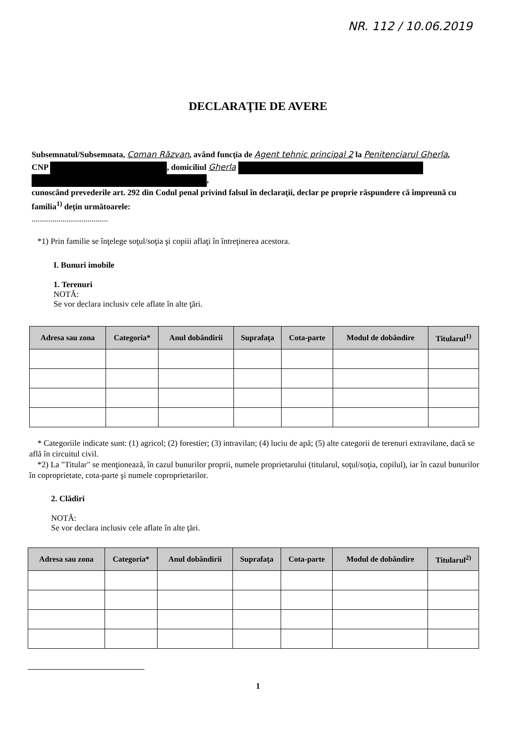NR. 112 / 10.06.2019
DECLARAŢIE DE AVERE
Subsemnatul/Subsemnata, Coman Răzvan, având funcţia de Agent tehnic principal 2 la Penitenciarul Gherla,
CNP , domiciliul Gherla
,
cunoscând prevederile art. 292 din Codul penal privind falsul în declaraţii, declar pe proprie răspundere că împreună cu familia<sup>1)</sup> deţin următoarele:
.....................................
*1) Prin familie se înţelege soţul/soţia şi copiii aflaţi în întreţinerea acestora.
I. Bunuri imobile
1. Terenuri
NOTĂ:
Se vor declara inclusiv cele aflate în alte ţări.
| Adresa sau zona | Categoria* | Anul dobândirii | Suprafaţa | Cota-parte | Modul de dobândire | Titularul<sup>1)</sup> |
| --- | --- | --- | --- | --- | --- | --- |
* Categoriile indicate sunt: (1) agricol; (2) forestier; (3) intravilan; (4) luciu de apă; (5) alte categorii de terenuri extravilane, dacă se află în circuitul civil.
*2) La "Titular" se menţionează, în cazul bunurilor proprii, numele proprietarului (titularul, soţul/soţia, copilul), iar în cazul bunurilor în coproprietate, cota-parte şi numele coproprietarilor.
2. Clădiri
NOTĂ:
Se vor declara inclusiv cele aflate în alte ţări.
| Adresa sau zona | Categoria* | Anul dobândirii | Suprafaţa | Cota-parte | Modul de dobândire | Titularul<sup>2)</sup> |
| --- | --- | --- | --- | --- | --- | --- |
1